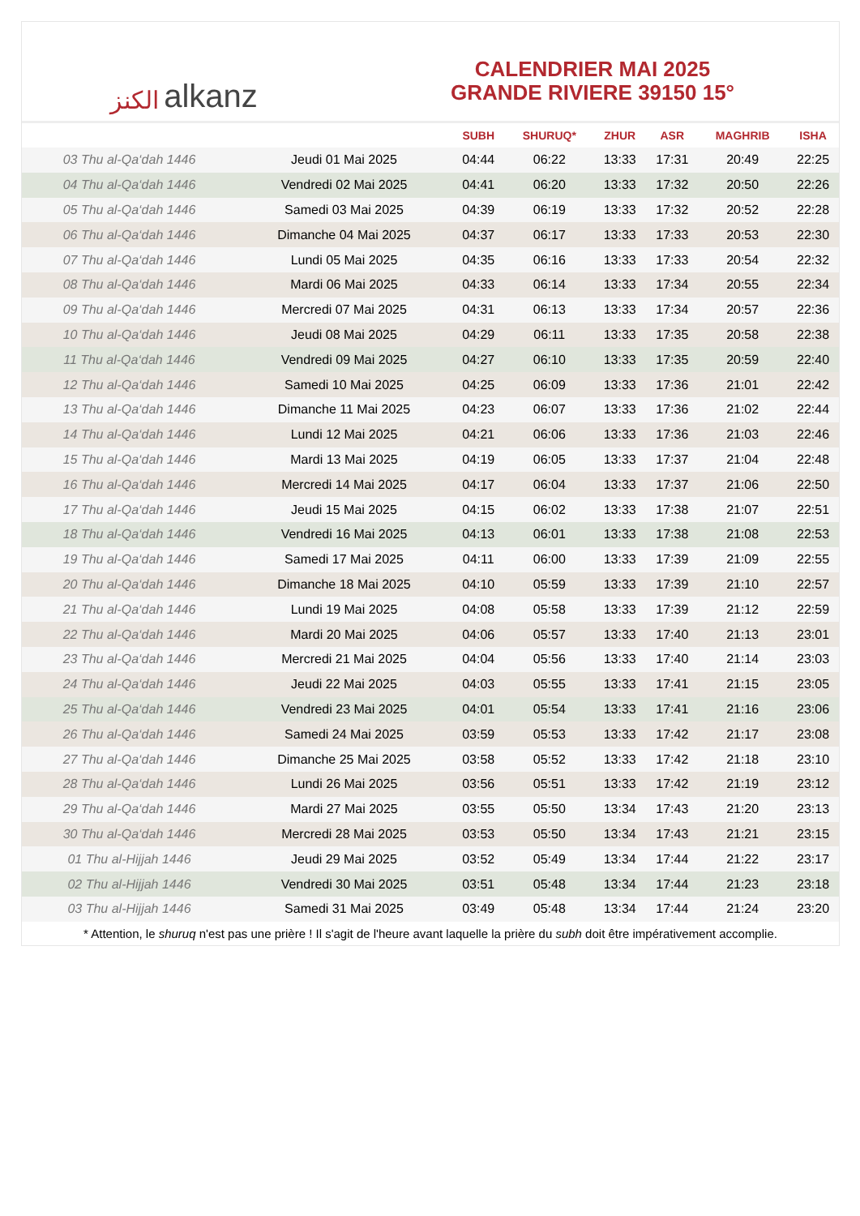ﺍﻟﻜﻨﺰ alkanz
CALENDRIER MAI 2025
GRANDE RIVIERE 39150 15°
| | | SUBH | SHURUQ* | ZHUR | ASR | MAGHRIB | ISHA |
| --- | --- | --- | --- | --- | --- | --- | --- |
| 03 Thu al-Qa‘dah 1446 | Jeudi 01 Mai 2025 | 04:44 | 06:22 | 13:33 | 17:31 | 20:49 | 22:25 |
| 04 Thu al-Qa‘dah 1446 | Vendredi 02 Mai 2025 | 04:41 | 06:20 | 13:33 | 17:32 | 20:50 | 22:26 |
| 05 Thu al-Qa‘dah 1446 | Samedi 03 Mai 2025 | 04:39 | 06:19 | 13:33 | 17:32 | 20:52 | 22:28 |
| 06 Thu al-Qa‘dah 1446 | Dimanche 04 Mai 2025 | 04:37 | 06:17 | 13:33 | 17:33 | 20:53 | 22:30 |
| 07 Thu al-Qa‘dah 1446 | Lundi 05 Mai 2025 | 04:35 | 06:16 | 13:33 | 17:33 | 20:54 | 22:32 |
| 08 Thu al-Qa‘dah 1446 | Mardi 06 Mai 2025 | 04:33 | 06:14 | 13:33 | 17:34 | 20:55 | 22:34 |
| 09 Thu al-Qa‘dah 1446 | Mercredi 07 Mai 2025 | 04:31 | 06:13 | 13:33 | 17:34 | 20:57 | 22:36 |
| 10 Thu al-Qa‘dah 1446 | Jeudi 08 Mai 2025 | 04:29 | 06:11 | 13:33 | 17:35 | 20:58 | 22:38 |
| 11 Thu al-Qa‘dah 1446 | Vendredi 09 Mai 2025 | 04:27 | 06:10 | 13:33 | 17:35 | 20:59 | 22:40 |
| 12 Thu al-Qa‘dah 1446 | Samedi 10 Mai 2025 | 04:25 | 06:09 | 13:33 | 17:36 | 21:01 | 22:42 |
| 13 Thu al-Qa‘dah 1446 | Dimanche 11 Mai 2025 | 04:23 | 06:07 | 13:33 | 17:36 | 21:02 | 22:44 |
| 14 Thu al-Qa‘dah 1446 | Lundi 12 Mai 2025 | 04:21 | 06:06 | 13:33 | 17:36 | 21:03 | 22:46 |
| 15 Thu al-Qa‘dah 1446 | Mardi 13 Mai 2025 | 04:19 | 06:05 | 13:33 | 17:37 | 21:04 | 22:48 |
| 16 Thu al-Qa‘dah 1446 | Mercredi 14 Mai 2025 | 04:17 | 06:04 | 13:33 | 17:37 | 21:06 | 22:50 |
| 17 Thu al-Qa‘dah 1446 | Jeudi 15 Mai 2025 | 04:15 | 06:02 | 13:33 | 17:38 | 21:07 | 22:51 |
| 18 Thu al-Qa‘dah 1446 | Vendredi 16 Mai 2025 | 04:13 | 06:01 | 13:33 | 17:38 | 21:08 | 22:53 |
| 19 Thu al-Qa‘dah 1446 | Samedi 17 Mai 2025 | 04:11 | 06:00 | 13:33 | 17:39 | 21:09 | 22:55 |
| 20 Thu al-Qa‘dah 1446 | Dimanche 18 Mai 2025 | 04:10 | 05:59 | 13:33 | 17:39 | 21:10 | 22:57 |
| 21 Thu al-Qa‘dah 1446 | Lundi 19 Mai 2025 | 04:08 | 05:58 | 13:33 | 17:39 | 21:12 | 22:59 |
| 22 Thu al-Qa‘dah 1446 | Mardi 20 Mai 2025 | 04:06 | 05:57 | 13:33 | 17:40 | 21:13 | 23:01 |
| 23 Thu al-Qa‘dah 1446 | Mercredi 21 Mai 2025 | 04:04 | 05:56 | 13:33 | 17:40 | 21:14 | 23:03 |
| 24 Thu al-Qa‘dah 1446 | Jeudi 22 Mai 2025 | 04:03 | 05:55 | 13:33 | 17:41 | 21:15 | 23:05 |
| 25 Thu al-Qa‘dah 1446 | Vendredi 23 Mai 2025 | 04:01 | 05:54 | 13:33 | 17:41 | 21:16 | 23:06 |
| 26 Thu al-Qa‘dah 1446 | Samedi 24 Mai 2025 | 03:59 | 05:53 | 13:33 | 17:42 | 21:17 | 23:08 |
| 27 Thu al-Qa‘dah 1446 | Dimanche 25 Mai 2025 | 03:58 | 05:52 | 13:33 | 17:42 | 21:18 | 23:10 |
| 28 Thu al-Qa‘dah 1446 | Lundi 26 Mai 2025 | 03:56 | 05:51 | 13:33 | 17:42 | 21:19 | 23:12 |
| 29 Thu al-Qa‘dah 1446 | Mardi 27 Mai 2025 | 03:55 | 05:50 | 13:34 | 17:43 | 21:20 | 23:13 |
| 30 Thu al-Qa‘dah 1446 | Mercredi 28 Mai 2025 | 03:53 | 05:50 | 13:34 | 17:43 | 21:21 | 23:15 |
| 01 Thu al-Hijjah 1446 | Jeudi 29 Mai 2025 | 03:52 | 05:49 | 13:34 | 17:44 | 21:22 | 23:17 |
| 02 Thu al-Hijjah 1446 | Vendredi 30 Mai 2025 | 03:51 | 05:48 | 13:34 | 17:44 | 21:23 | 23:18 |
| 03 Thu al-Hijjah 1446 | Samedi 31 Mai 2025 | 03:49 | 05:48 | 13:34 | 17:44 | 21:24 | 23:20 |
* Attention, le shuruq n'est pas une prière ! Il s'agit de l'heure avant laquelle la prière du subh doit être impérativement accomplie.